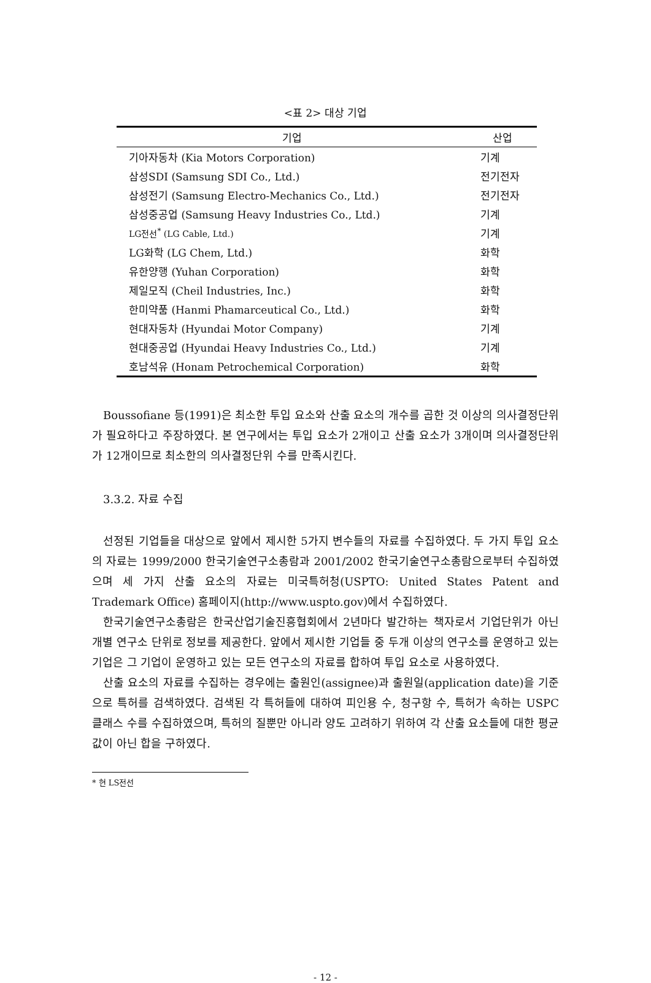<표 2> 대상 기업
| 기업 | 산업 |
| --- | --- |
| 기아자동차 (Kia Motors Corporation) | 기계 |
| 삼성SDI (Samsung SDI Co., Ltd.) | 전기전자 |
| 삼성전기 (Samsung Electro-Mechanics Co., Ltd.) | 전기전자 |
| 삼성중공업 (Samsung Heavy Industries Co., Ltd.) | 기계 |
| LG전선<sup>*</sup> (LG Cable, Ltd.) | 기계 |
| LG화학 (LG Chem, Ltd.) | 화학 |
| 유한양행 (Yuhan Corporation) | 화학 |
| 제일모직 (Cheil Industries, Inc.) | 화학 |
| 한미약품 (Hanmi Phamarceutical Co., Ltd.) | 화학 |
| 현대자동차 (Hyundai Motor Company) | 기계 |
| 현대중공업 (Hyundai Heavy Industries Co., Ltd.) | 기계 |
| 호남석유 (Honam Petrochemical Corporation) | 화학 |
Boussofiane 등(1991)은 최소한 투입 요소와 산출 요소의 개수를 곱한 것 이상의 의사결정단위가 필요하다고 주장하였다. 본 연구에서는 투입 요소가 2개이고 산출 요소가 3개이며 의사결정단위가 12개이므로 최소한의 의사결정단위 수를 만족시킨다.
3.3.2. 자료 수집
선정된 기업들을 대상으로 앞에서 제시한 5가지 변수들의 자료를 수집하였다. 두 가지 투입 요소의 자료는 1999/2000 한국기술연구소총람과 2001/2002 한국기술연구소총람으로부터 수집하였으며 세 가지 산출 요소의 자료는 미국특허청(USPTO: United States Patent and Trademark Office) 홈페이지(http://www.uspto.gov)에서 수집하였다.
한국기술연구소총람은 한국산업기술진흥협회에서 2년마다 발간하는 책자로서 기업단위가 아닌 개별 연구소 단위로 정보를 제공한다. 앞에서 제시한 기업들 중 두개 이상의 연구소를 운영하고 있는 기업은 그 기업이 운영하고 있는 모든 연구소의 자료를 합하여 투입 요소로 사용하였다.
산출 요소의 자료를 수집하는 경우에는 출원인(assignee)과 출원일(application date)을 기준으로 특허를 검색하였다. 검색된 각 특허들에 대하여 피인용 수, 청구항 수, 특허가 속하는 USPC 클래스 수를 수집하였으며, 특허의 질뿐만 아니라 양도 고려하기 위하여 각 산출 요소들에 대한 평균값이 아닌 합을 구하였다.
* 현 LS전선
- 12 -